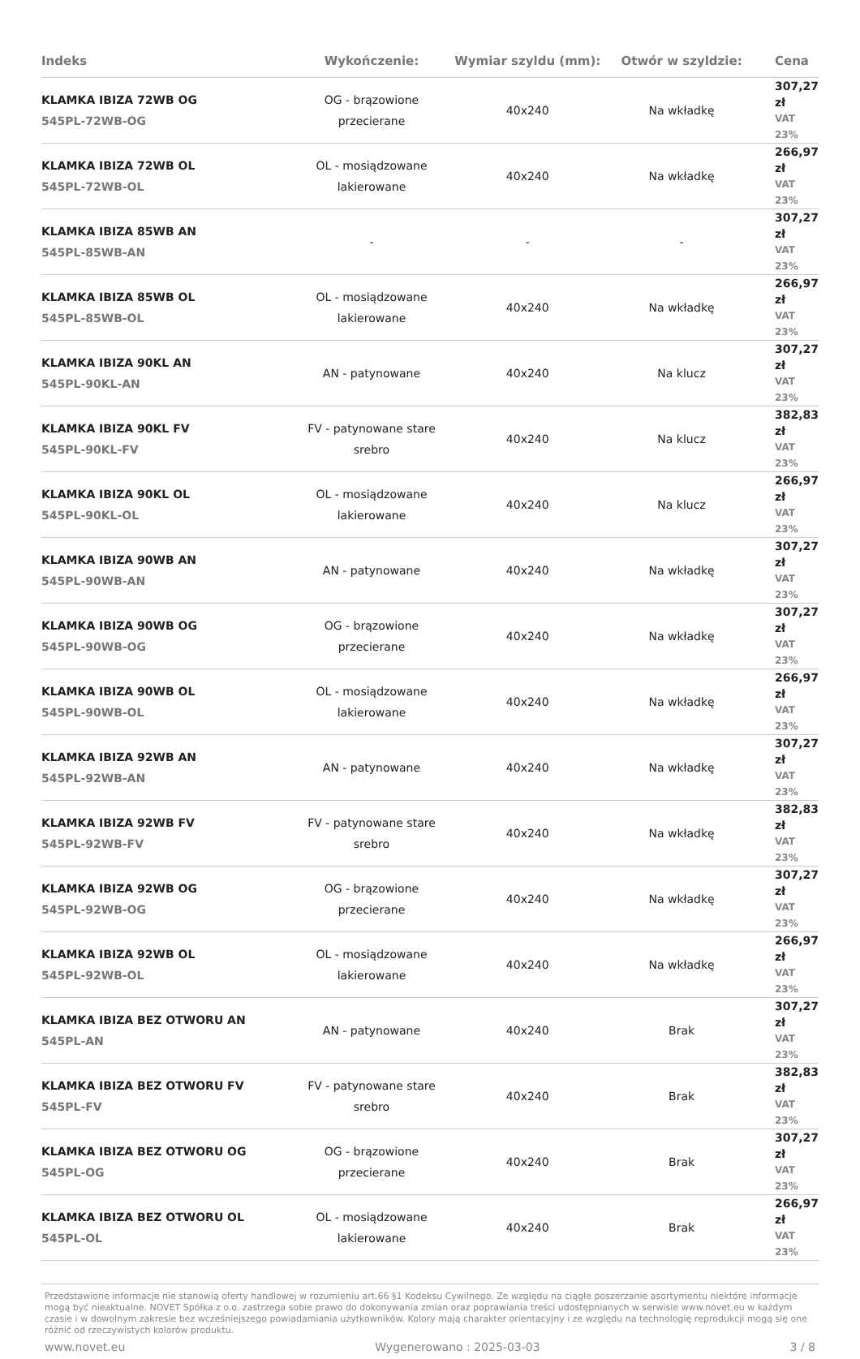| Indeks | Wykończenie: | Wymiar szyldu (mm): | Otwór w szyldzie: | Cena |
| --- | --- | --- | --- | --- |
| KLAMKA IBIZA 72WB OG 545PL-72WB-OG | OG - brązowione przecierane | 40x240 | Na wkładkę | 307,27 zł VAT 23% |
| KLAMKA IBIZA 72WB OL 545PL-72WB-OL | OL - mosiądzowane lakierowane | 40x240 | Na wkładkę | 266,97 zł VAT 23% |
| KLAMKA IBIZA 85WB AN 545PL-85WB-AN | - | - | - | 307,27 zł VAT 23% |
| KLAMKA IBIZA 85WB OL 545PL-85WB-OL | OL - mosiądzowane lakierowane | 40x240 | Na wkładkę | 266,97 zł VAT 23% |
| KLAMKA IBIZA 90KL AN 545PL-90KL-AN | AN - patynowane | 40x240 | Na klucz | 307,27 zł VAT 23% |
| KLAMKA IBIZA 90KL FV 545PL-90KL-FV | FV - patynowane stare srebro | 40x240 | Na klucz | 382,83 zł VAT 23% |
| KLAMKA IBIZA 90KL OL 545PL-90KL-OL | OL - mosiądzowane lakierowane | 40x240 | Na klucz | 266,97 zł VAT 23% |
| KLAMKA IBIZA 90WB AN 545PL-90WB-AN | AN - patynowane | 40x240 | Na wkładkę | 307,27 zł VAT 23% |
| KLAMKA IBIZA 90WB OG 545PL-90WB-OG | OG - brązowione przecierane | 40x240 | Na wkładkę | 307,27 zł VAT 23% |
| KLAMKA IBIZA 90WB OL 545PL-90WB-OL | OL - mosiądzowane lakierowane | 40x240 | Na wkładkę | 266,97 zł VAT 23% |
| KLAMKA IBIZA 92WB AN 545PL-92WB-AN | AN - patynowane | 40x240 | Na wkładkę | 307,27 zł VAT 23% |
| KLAMKA IBIZA 92WB FV 545PL-92WB-FV | FV - patynowane stare srebro | 40x240 | Na wkładkę | 382,83 zł VAT 23% |
| KLAMKA IBIZA 92WB OG 545PL-92WB-OG | OG - brązowione przecierane | 40x240 | Na wkładkę | 307,27 zł VAT 23% |
| KLAMKA IBIZA 92WB OL 545PL-92WB-OL | OL - mosiądzowane lakierowane | 40x240 | Na wkładkę | 266,97 zł VAT 23% |
| KLAMKA IBIZA BEZ OTWORU AN 545PL-AN | AN - patynowane | 40x240 | Brak | 307,27 zł VAT 23% |
| KLAMKA IBIZA BEZ OTWORU FV 545PL-FV | FV - patynowane stare srebro | 40x240 | Brak | 382,83 zł VAT 23% |
| KLAMKA IBIZA BEZ OTWORU OG 545PL-OG | OG - brązowione przecierane | 40x240 | Brak | 307,27 zł VAT 23% |
| KLAMKA IBIZA BEZ OTWORU OL 545PL-OL | OL - mosiądzowane lakierowane | 40x240 | Brak | 266,97 zł VAT 23% |
Przedstawione informacje nie stanowią oferty handlowej w rozumieniu art.66 §1 Kodeksu Cywilnego. Ze względu na ciągłe poszerzanie asortymentu niektóre informacje mogą być nieaktualne. NOVET Spółka z o.o. zastrzega sobie prawo do dokonywania zmian oraz poprawiania treści udostępnianych w serwisie www.novet.eu w każdym czasie i w dowolnym zakresie bez wcześniejszego powiadamiania użytkowników. Kolory mają charakter orientacyjny i ze względu na technologię reprodukcji mogą się one różnić od rzeczywistych kolorów produktu.
www.novet.eu Wygenerowano : 2025-03-03 3 / 8